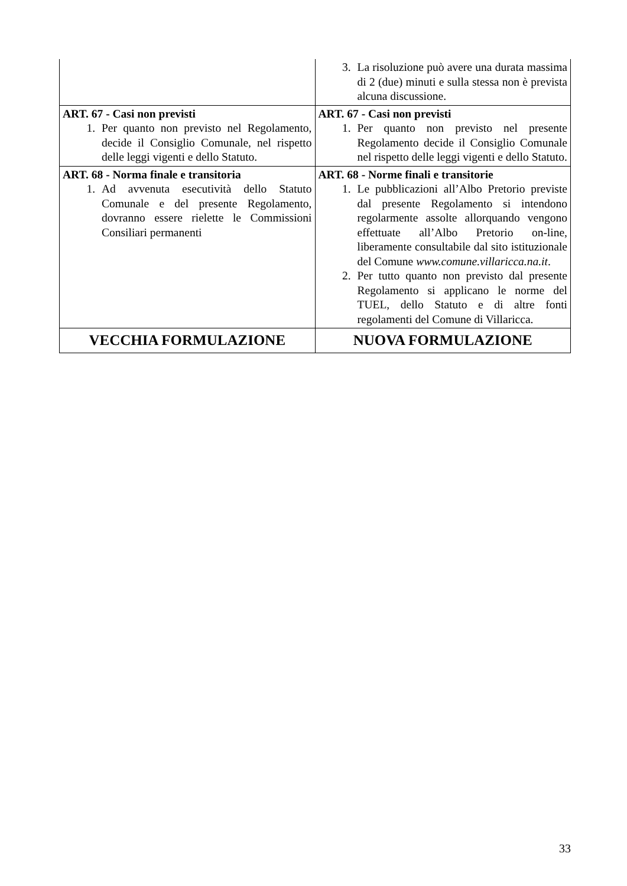| | 3. La risoluzione può avere una durata massima di 2 (due) minuti e sulla stessa non è prevista alcuna discussione. |
| ART. 67 - Casi non previsti 1. Per quanto non previsto nel Regolamento, decide il Consiglio Comunale, nel rispetto delle leggi vigenti e dello Statuto. | ART. 67 - Casi non previsti 1. Per quanto non previsto nel presente Regolamento decide il Consiglio Comunale nel rispetto delle leggi vigenti e dello Statuto. |
| ART. 68 - Norma finale e transitoria 1. Ad avvenuta esecutività dello Statuto Comunale e del presente Regolamento, dovranno essere rielette le Commissioni Consiliari permanenti | ART. 68 - Norme finali e transitorie 1. Le pubblicazioni all’Albo Pretorio previste dal presente Regolamento si intendono regolarmente assolte allorquando vengono effettuate all’Albo Pretorio on-line, liberamente consultabile dal sito istituzionale del Comune www.comune.villaricca.na.it . 2. Per tutto quanto non previsto dal presente Regolamento si applicano le norme del TUEL, dello Statuto e di altre fonti regolamenti del Comune di Villaricca. |
| VECCHIA FORMULAZIONE | NUOVA FORMULAZIONE |
33